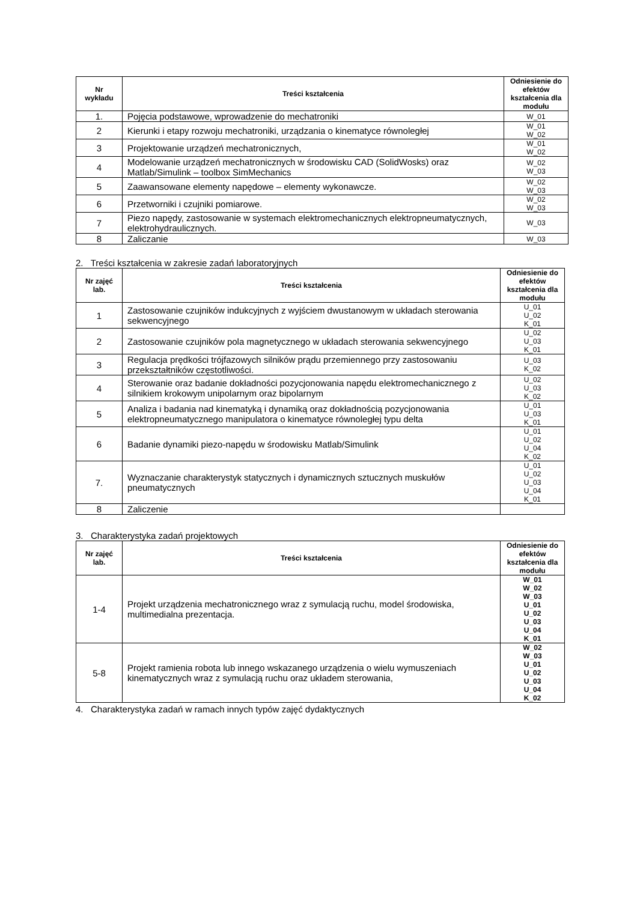| Nr wykładu | Treści kształcenia | Odniesienie do efektów kształcenia dla modułu |
| --- | --- | --- |
| 1. | Pojęcia podstawowe, wprowadzenie do mechatroniki | W_01 |
| 2 | Kierunki i etapy rozwoju mechatroniki, urządzania o kinematyce równoległej | W_01 W_02 |
| 3 | Projektowanie urządzeń mechatronicznych, | W_01 W_02 |
| 4 | Modelowanie urządzeń mechatronicznych w środowisku CAD (SolidWosks) oraz Matlab/Simulink – toolbox SimMechanics | W_02 W_03 |
| 5 | Zaawansowane elementy napędowe – elementy wykonawcze. | W_02 W_03 |
| 6 | Przetworniki i czujniki pomiarowe. | W_02 W_03 |
| 7 | Piezo napędy, zastosowanie w systemach elektromechanicznych elektropneumatycznych, elektrohydraulicznych. | W_03 |
| 8 | Zaliczanie | W_03 |
2. Treści kształcenia w zakresie zadań laboratoryjnych
| Nr zajęć lab. | Treści kształcenia | Odniesienie do efektów kształcenia dla modułu |
| --- | --- | --- |
| 1 | Zastosowanie czujników indukcyjnych z wyjściem dwustanowym w układach sterowania sekwencyjnego | U_01 U_02 K_01 |
| 2 | Zastosowanie czujników pola magnetycznego w układach sterowania sekwencyjnego | U_02 U_03 K_01 |
| 3 | Regulacja prędkości trójfazowych silników prądu przemiennego przy zastosowaniu przekształtników częstotliwości. | U_03 K_02 |
| 4 | Sterowanie oraz badanie dokładności pozycjonowania napędu elektromechanicznego z silnikiem krokowym unipolarnym oraz bipolarnym | U_02 U_03 K_02 |
| 5 | Analiza i badania nad kinematyką i dynamiką oraz dokładnością pozycjonowania elektropneumatycznego manipulatora o kinematyce równoległej typu delta | U_01 U_03 K_01 |
| 6 | Badanie dynamiki piezo-napędu w środowisku Matlab/Simulink | U_01 U_02 U_04 K_02 |
| 7. | Wyznaczanie charakterystyk statycznych i dynamicznych sztucznych muskułów pneumatycznych | U_01 U_02 U_03 U_04 K_01 |
| 8 | Zaliczenie | |
3. Charakterystyka zadań projektowych
| Nr zajęć lab. | Treści kształcenia | Odniesienie do efektów kształcenia dla modułu |
| --- | --- | --- |
| 1-4 | Projekt urządzenia mechatronicznego wraz z symulacją ruchu, model środowiska, multimedialna prezentacja. | W_01 W_02 W_03 U_01 U_02 U_03 U_04 K_01 |
| 5-8 | Projekt ramienia robota lub innego wskazanego urządzenia o wielu wymuszeniach kinematycznych wraz z symulacją ruchu oraz układem sterowania, | W_02 W_03 U_01 U_02 U_03 U_04 K_02 |
4. Charakterystyka zadań w ramach innych typów zajęć dydaktycznych